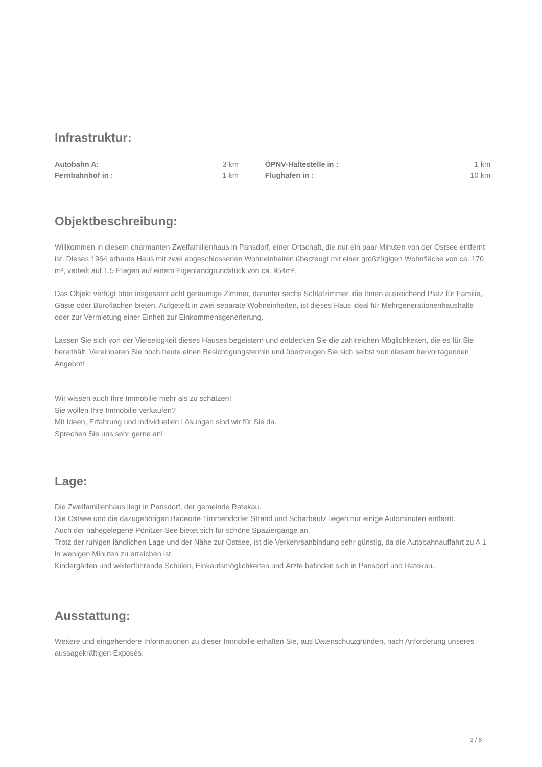Infrastruktur:
| Autobahn A: | 3 km | | ÖPNV-Haltestelle in : | 1 km |
| Fernbahnhof in : | 1 km | | Flughafen in : | 10 km |
Objektbeschreibung:
Willkommen in diesem charmanten Zweifamilienhaus in Pansdorf, einer Ortschaft, die nur ein paar Minuten von der Ostsee entfernt ist. Dieses 1964 erbaute Haus mit zwei abgeschlossenen Wohneinheiten überzeugt mit einer großzügigen Wohnfläche von ca. 170 m², verteilt auf 1,5 Etagen auf einem Eigenlandgrundstück von ca. 954m².
Das Objekt verfügt über insgesamt acht geräumige Zimmer, darunter sechs Schlafzimmer, die Ihnen ausreichend Platz für Familie, Gäste oder Büroflächen bieten. Aufgeteilt in zwei separate Wohneinheiten, ist dieses Haus ideal für Mehrgenerationenhaushalte oder zur Vermietung einer Einheit zur Einkommensgenerierung.
Lassen Sie sich von der Vielseitigkeit dieses Hauses begeistern und entdecken Sie die zahlreichen Möglichkeiten, die es für Sie bereithält. Vereinbaren Sie noch heute einen Besichtigungstermin und überzeugen Sie sich selbst von diesem hervorragenden Angebot!
Wir wissen auch Ihre Immobilie mehr als zu schätzen!
Sie wollen Ihre Immobilie verkaufen?
Mit Ideen, Erfahrung und individuellen Lösungen sind wir für Sie da.
Sprechen Sie uns sehr gerne an!
Lage:
Die Zweifamilienhaus liegt in Pansdorf, der gemeinde Ratekau.
Die Ostsee und die dazugehörigen Badeorte Timmendorfer Strand und Scharbeutz liegen nur einige Autominuten entfernt.
Auch der nahegelegene Pönitzer See bietet sich für schöne Spaziergänge an.
Trotz der ruhigen ländlichen Lage und der Nähe zur Ostsee, ist die Verkehrsanbindung sehr günstig, da die Autobahnauffahrt zu A 1 in wenigen Minuten zu erreichen ist.
Kindergärten und weiterführende Schulen, Einkaufsmöglichkeiten und Ärzte befinden sich in Pansdorf und Ratekau.
Ausstattung:
Weitere und eingehendere Informationen zu dieser Immobilie erhalten Sie, aus Datenschutzgründen, nach Anforderung unseres aussagekräftigen Exposés.
3 / 8